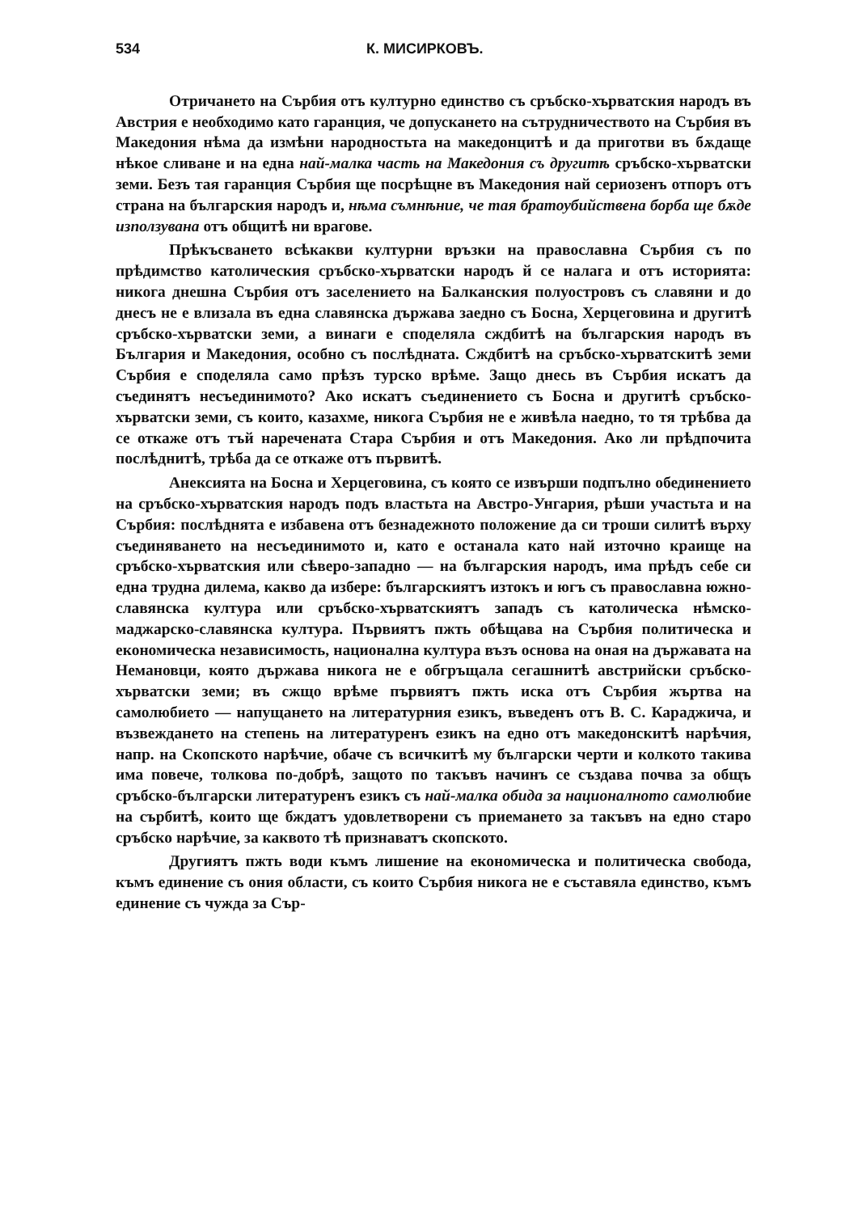534 К. МИСИРКОВЪ.
Отричането на Сърбия отъ културно единство съ сръбско-хърватския народъ въ Австрия е необходимо като гаранция, че допускането на сътрудничеството на Сърбия въ Македония нѣма да измѣни народностьта на македонцитѣ и да приготви въ бѫдаще нѣкое сливане и на една най-малка часть на Македония съ другитѣ сръбско-хърватски земи. Безъ тая гаранция Сърбия ще посрѣщне въ Македония най сериозенъ отпоръ отъ страна на българския народъ и, нѣма съмнѣние, че тая братоубийствена борба ще бѫде използувана отъ общитѣ ни врагове.
Прѣкъсването всѣкакви културни връзки на православна Сърбия съ по прѣдимство католическия сръбско-хърватски народъ й се налага и отъ историята: никога днешна Сърбия отъ заселението на Балканския полуостровъ съ славяни и до днесъ не е влизала въ една славянска държава заедно съ Босна, Херцеговина и другитѣ сръбско-хърватски земи, а винаги е споделяла сждбитѣ на българския народъ въ България и Македония, особно съ послѣдната. Сждбитѣ на сръбско-хърватскитѣ земи Сърбия е споделяла само прѣзъ турско врѣме. Защо днесь въ Сърбия искатъ да съединятъ несъединимото? Ако искатъ съединението съ Босна и другитѣ сръбско-хърватски земи, съ които, казахме, никога Сърбия не е живѣла наедно, то тя трѣбва да се откаже отъ тъй наречената Стара Сърбия и отъ Македония. Ако ли прѣдпочита послѣднитѣ, трѣба да се откаже отъ първитѣ.
Анексията на Босна и Херцеговина, съ която се извърши подпълно обединението на сръбско-хърватския народъ подъ властьта на Австро-Унгария, рѣши участьта и на Сърбия: послѣднята е избавена отъ безнадежното положение да си троши силитѣ върху съединяването на несъединимото и, като е останала като най източно краище на сръбско-хърватския или сѣверо-западно — на българския народъ, има прѣдъ себе си една трудна дилема, какво да избере: българскиятъ изтокъ и югъ съ православна южно-славянска култура или сръбско-хърватскиятъ западъ съ католическа нѣмско-маджарско-славянска култура. Първиятъ пжть обѣщава на Сърбия политическа и економическа независимость, национална култура възъ основа на оная на държавата на Немановци, която държава никога не е обгръщала сегашнитѣ австрийски сръбско-хърватски земи; въ сжщо врѣме първиятъ пжть иска отъ Сърбия жъртва на самолюбието — напущането на литературния езикъ, въведенъ отъ В. С. Караджича, и възвеждането на степень на литературенъ езикъ на едно отъ македонскитѣ нарѣчия, напр. на Скопското нарѣчие, обаче съ всичкитѣ му български черти и колкото такива има повече, толкова по-добрѣ, защото по такъвъ начинъ се създава почва за общъ сръбско-български литературенъ езикъ съ най-малка обида за националното самолюбие на сърбитѣ, които ще бждатъ удовлетворени съ приемането за такъвъ на едно старо сръбско нарѣчие, за каквото тѣ признаватъ скопското.
Другиятъ пжть води къмъ лишение на економическа и политическа свобода, къмъ единение съ ония области, съ които Сърбия никога не е съставяла единство, къмъ единение съ чужда за Сър-